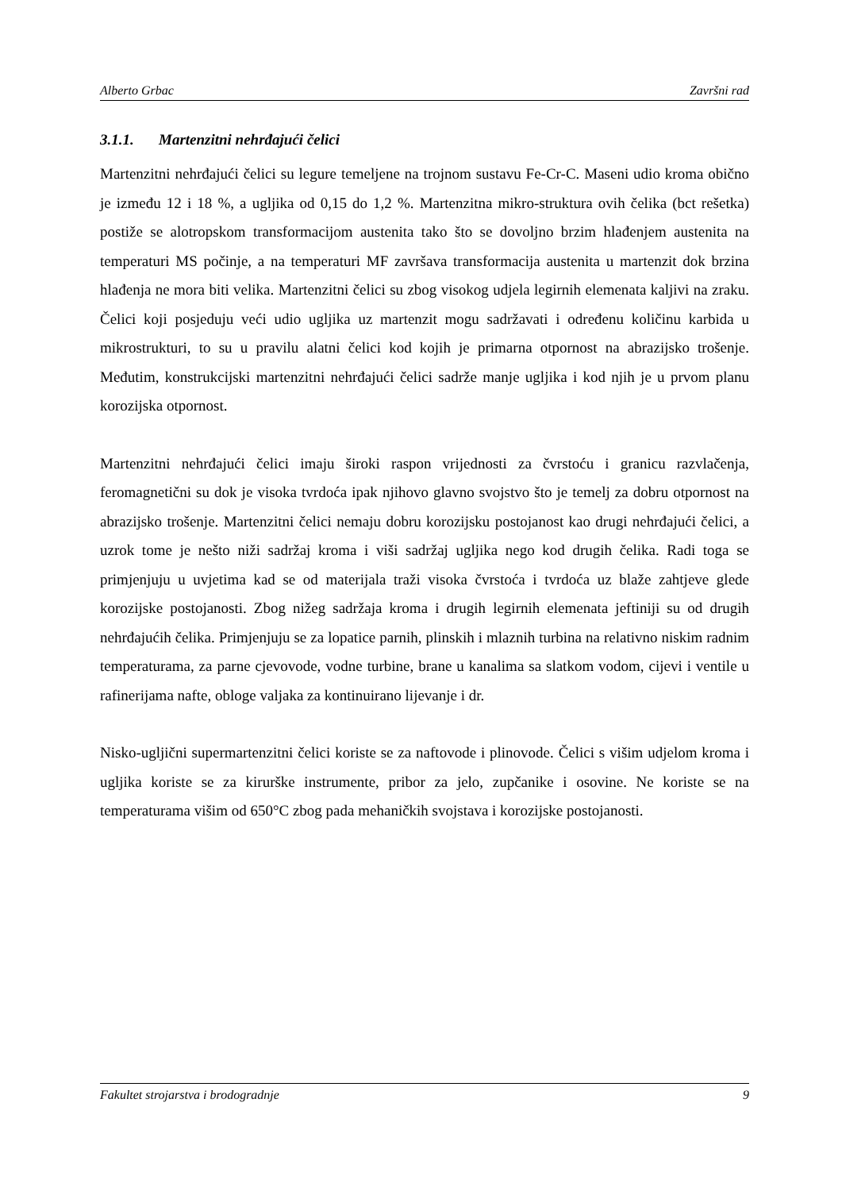Alberto Grbac Završni rad
3.1.1. Martenzitni nehrđajući čelici
Martenzitni nehrđajući čelici su legure temeljene na trojnom sustavu Fe-Cr-C. Maseni udio kroma obično je između 12 i 18 %, a ugljika od 0,15 do 1,2 %. Martenzitna mikro-struktura ovih čelika (bct rešetka) postiže se alotropskom transformacijom austenita tako što se dovoljno brzim hlađenjem austenita na temperaturi MS počinje, a na temperaturi MF završava transformacija austenita u martenzit dok brzina hlađenja ne mora biti velika. Martenzitni čelici su zbog visokog udjela legirnih elemenata kaljivi na zraku. Čelici koji posjeduju veći udio ugljika uz martenzit mogu sadržavati i određenu količinu karbida u mikrostrukturi, to su u pravilu alatni čelici kod kojih je primarna otpornost na abrazijsko trošenje. Međutim, konstrukcijski martenzitni nehrđajući čelici sadrže manje ugljika i kod njih je u prvom planu korozijska otpornost.
Martenzitni nehrđajući čelici imaju široki raspon vrijednosti za čvrstoću i granicu razvlačenja, feromagnetični su dok je visoka tvrdoća ipak njihovo glavno svojstvo što je temelj za dobru otpornost na abrazijsko trošenje. Martenzitni čelici nemaju dobru korozijsku postojanost kao drugi nehrđajući čelici, a uzrok tome je nešto niži sadržaj kroma i viši sadržaj ugljika nego kod drugih čelika. Radi toga se primjenjuju u uvjetima kad se od materijala traži visoka čvrstoća i tvrdoća uz blaže zahtjeve glede korozijske postojanosti. Zbog nižeg sadržaja kroma i drugih legirnih elemenata jeftiniji su od drugih nehrđajućih čelika. Primjenjuju se za lopatice parnih, plinskih i mlaznih turbina na relativno niskim radnim temperaturama, za parne cjevovode, vodne turbine, brane u kanalima sa slatkom vodom, cijevi i ventile u rafinerijama nafte, obloge valjaka za kontinuirano lijevanje i dr.
Nisko-ugljični supermartenzitni čelici koriste se za naftovode i plinovode. Čelici s višim udjelom kroma i ugljika koriste se za kirurške instrumente, pribor za jelo, zupčanike i osovine. Ne koriste se na temperaturama višim od 650°C zbog pada mehaničkih svojstava i korozijske postojanosti.
Fakultet strojarstva i brodogradnje 9